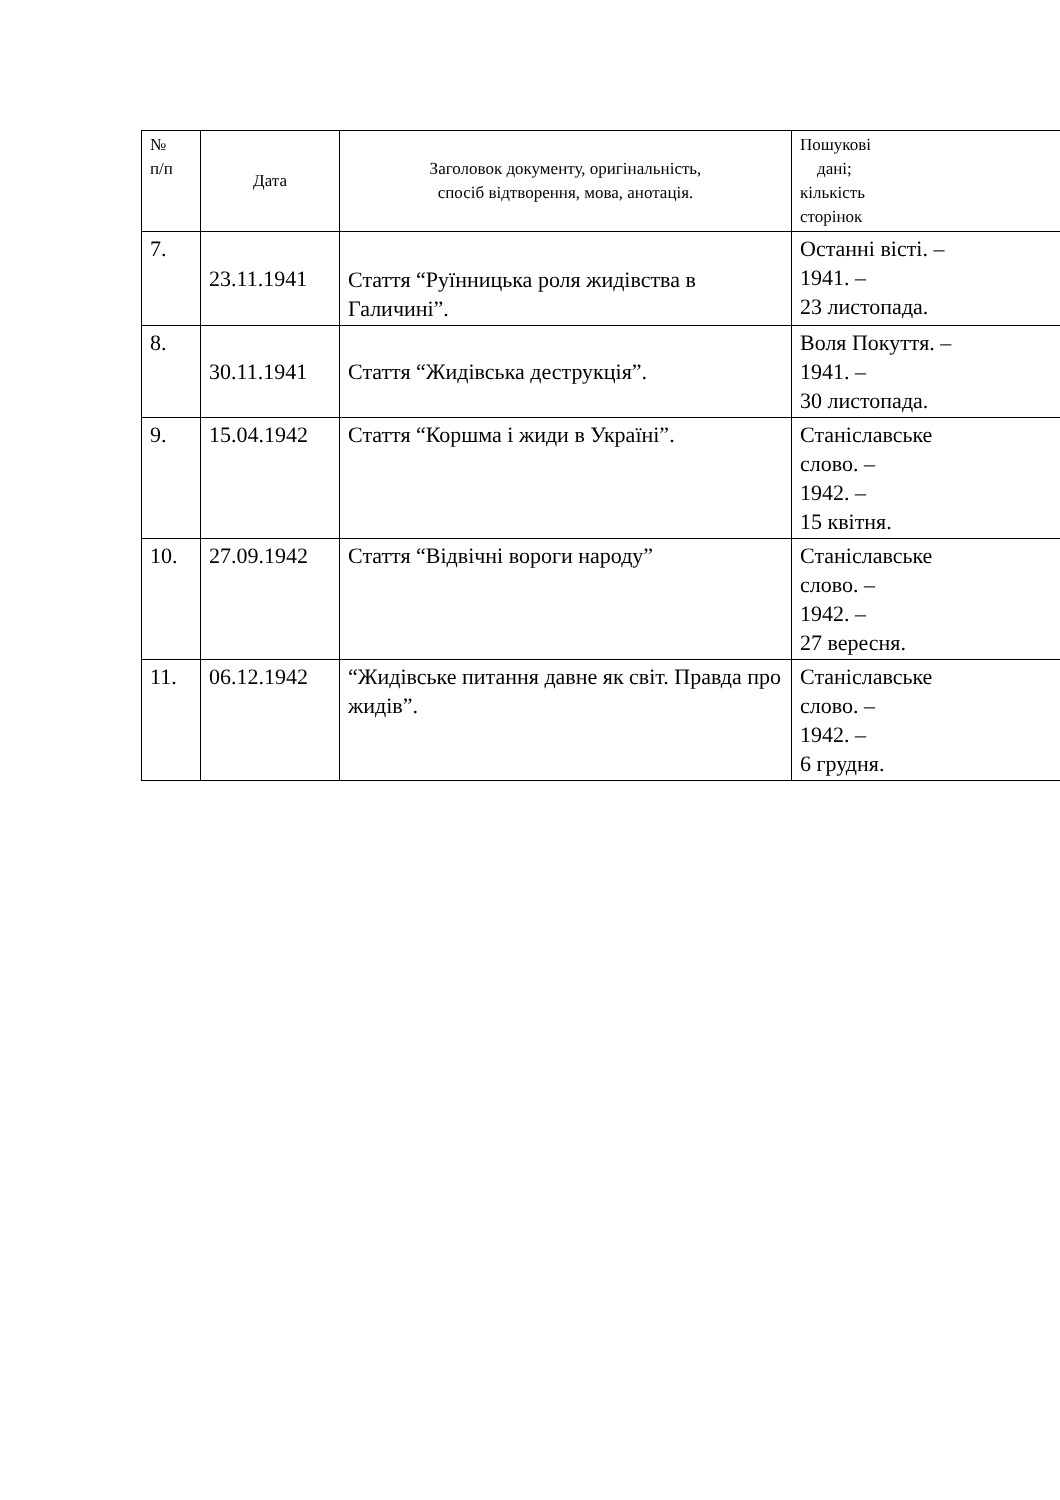| № п/п | Дата | Заголовок документу, оригінальність, спосіб відтворення, мова, анотація. | Пошукові дані; кількість сторінок |
| --- | --- | --- | --- |
| 7. | 23.11.1941 | Стаття “Руїнницька роля жидівства в Галичині”. | Останні вісті. – 1941. – 23 листопада. |
| 8. | 30.11.1941 | Стаття “Жидівська деструкція”. | Воля Покуття. – 1941. – 30 листопада. |
| 9. | 15.04.1942 | Стаття “Коршма і жиди в Україні”. | Станіславське слово. – 1942. – 15 квітня. |
| 10. | 27.09.1942 | Стаття “Відвічні вороги народу” | Станіславське слово. – 1942. – 27 вересня. |
| 11. | 06.12.1942 | “Жидівське питання давне як світ. Правда про жидів”. | Станіславське слово. – 1942. – 6 грудня. |